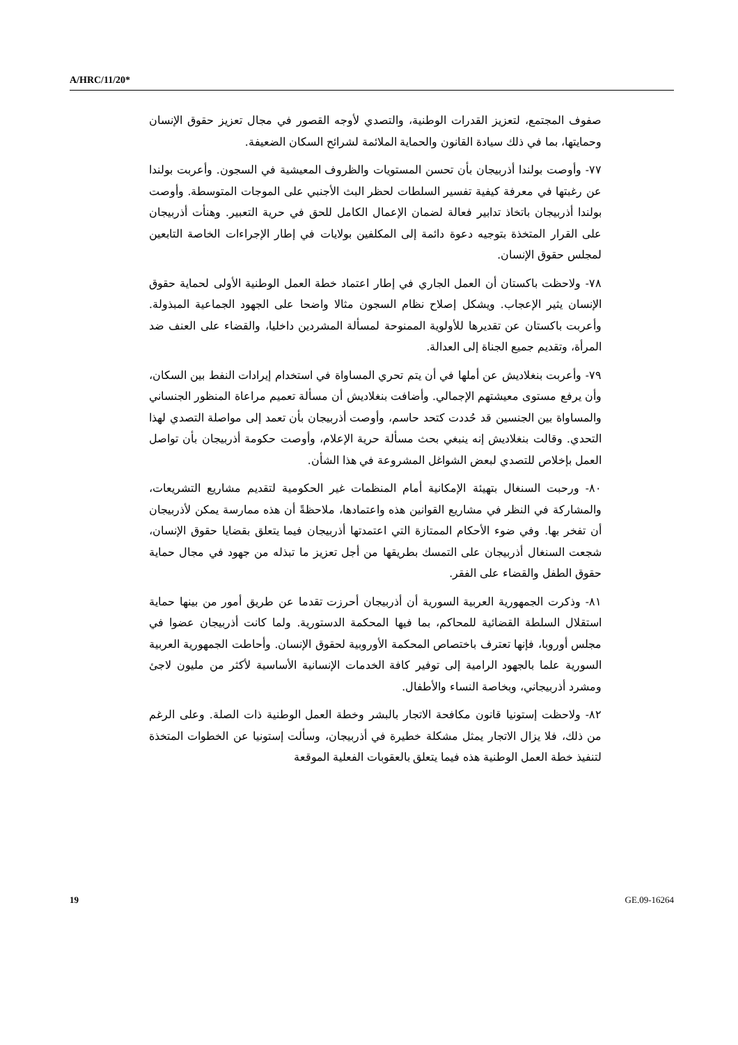A/HRC/11/20*
صفوف المجتمع، لتعزيز القدرات الوطنية، والتصدي لأوجه القصور في مجال تعزيز حقوق الإنسان وحمايتها، بما في ذلك سيادة القانون والحماية الملائمة لشرائح السكان الضعيفة.
٧٧- وأوصت بولندا أذربيجان بأن تحسن المستويات والظروف المعيشية في السجون. وأعربت بولندا عن رغبتها في معرفة كيفية تفسير السلطات لحظر البث الأجنبي على الموجات المتوسطة. وأوصت بولندا أذربيجان باتخاذ تدابير فعالة لضمان الإعمال الكامل للحق في حرية التعبير. وهنأت أذربيجان على القرار المتخذة بتوجيه دعوة دائمة إلى المكلفين بولايات في إطار الإجراءات الخاصة التابعين لمجلس حقوق الإنسان.
٧٨- ولاحظت باكستان أن العمل الجاري في إطار اعتماد خطة العمل الوطنية الأولى لحماية حقوق الإنسان يثير الإعجاب. ويشكل إصلاح نظام السجون مثالا واضحا على الجهود الجماعية المبذولة. وأعربت باكستان عن تقديرها للأولوية الممنوحة لمسألة المشردين داخليا، والقضاء على العنف ضد المرأة، وتقديم جميع الجناة إلى العدالة.
٧٩- وأعربت بنغلاديش عن أملها في أن يتم تحري المساواة في استخدام إيرادات النفط بين السكان، وأن يرفع مستوى معيشتهم الإجمالي. وأضافت بنغلاديش أن مسألة تعميم مراعاة المنظور الجنساني والمساواة بين الجنسين قد حُددت كتحد حاسم، وأوصت أذربيجان بأن تعمد إلى مواصلة التصدي لهذا التحدي. وقالت بنغلاديش إنه ينبغي بحث مسألة حرية الإعلام، وأوصت حكومة أذربيجان بأن تواصل العمل بإخلاص للتصدي لبعض الشواغل المشروعة في هذا الشأن.
٨٠- ورحبت السنغال بتهيئة الإمكانية أمام المنظمات غير الحكومية لتقديم مشاريع التشريعات، والمشاركة في النظر في مشاريع القوانين هذه واعتمادها، ملاحظةً أن هذه ممارسة يمكن لأذربيجان أن تفخر بها. وفي ضوء الأحكام الممتازة التي اعتمدتها أذربيجان فيما يتعلق بقضايا حقوق الإنسان، شجعت السنغال أذربيجان على التمسك بطريقها من أجل تعزيز ما تبذله من جهود في مجال حماية حقوق الطفل والقضاء على الفقر.
٨١- وذكرت الجمهورية العربية السورية أن أذربيجان أحرزت تقدما عن طريق أمور من بينها حماية استقلال السلطة القضائية للمحاكم، بما فيها المحكمة الدستورية. ولما كانت أذربيجان عضوا في مجلس أوروبا، فإنها تعترف باختصاص المحكمة الأوروبية لحقوق الإنسان. وأحاطت الجمهورية العربية السورية علما بالجهود الرامية إلى توفير كافة الخدمات الإنسانية الأساسية لأكثر من مليون لاجئ ومشرد أذربيجاني، وبخاصة النساء والأطفال.
٨٢- ولاحظت إستونيا قانون مكافحة الاتجار بالبشر وخطة العمل الوطنية ذات الصلة. وعلى الرغم من ذلك، فلا يزال الاتجار يمثل مشكلة خطيرة في أذربيجان، وسألت إستونيا عن الخطوات المتخذة لتنفيذ خطة العمل الوطنية هذه فيما يتعلق بالعقوبات الفعلية الموقعة
19 GE.09-16264